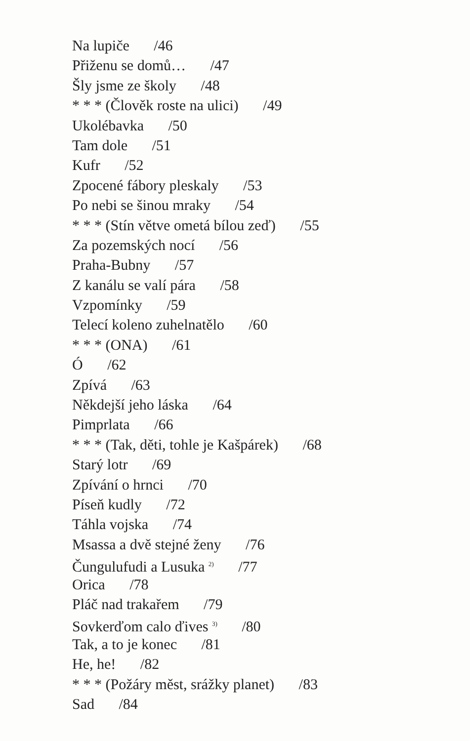Na lupiče /46
Přiženu se domů… /47
Šly jsme ze školy /48
* * * (Člověk roste na ulici) /49
Ukolébavka /50
Tam dole /51
Kufr /52
Zpocené fábory pleskaly /53
Po nebi se šinou mraky /54
* * * (Stín větve ometá bílou zeď) /55
Za pozemských nocí /56
Praha-Bubny /57
Z kanálu se valí pára /58
Vzpomínky /59
Telecí koleno zuhelnatělo /60
* * * (ONA) /61
Ó /62
Zpívá /63
Někdejší jeho láska /64
Pimprlata /66
* * * (Tak, děti, tohle je Kašpárek) /68
Starý lotr /69
Zpívání o hrnci /70
Píseň kudly /72
Táhla vojska /74
Msassa a dvě stejné ženy /76
Čungulufudi a Lusuka <sup>2)</sup> /77
Orica /78
Pláč nad trakařem /79
Sovkerďom calo ďives <sup>3)</sup> /80
Tak, a to je konec /81
He, he! /82
* * * (Požáry měst, srážky planet) /83
Sad /84